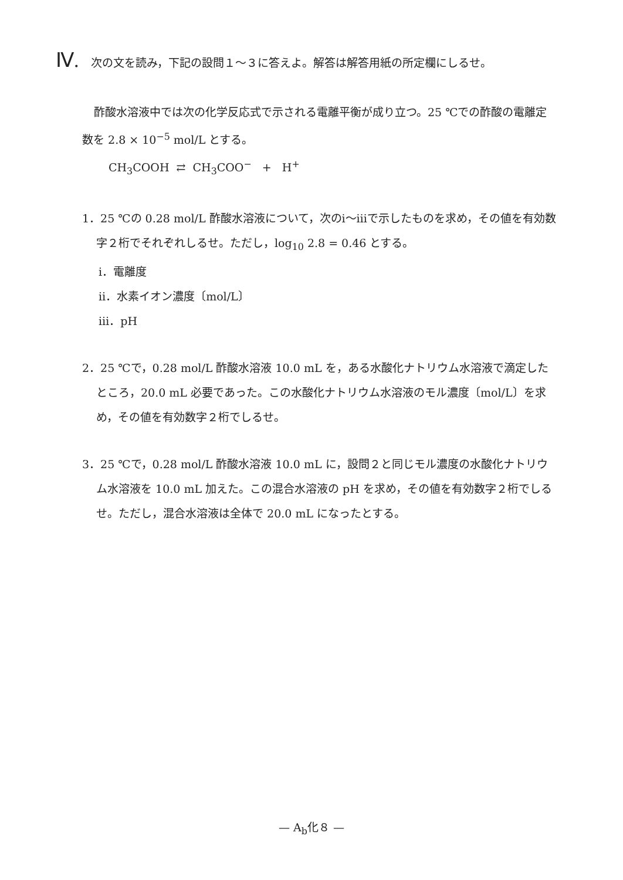Ⅳ. 次の文を読み，下記の設問１～３に答えよ。解答は解答用紙の所定欄にしるせ。
酢酸水溶液中では次の化学反応式で示される電離平衡が成り立つ。25 ℃での酢酸の電離定数を 2.8 × 10<sup>−5</sup> mol/L とする。
CH<sub>3</sub>COOH ⇄ CH<sub>3</sub>COO<sup>−</sup> + H<sup>+</sup>
1．25 ℃の 0.28 mol/L 酢酸水溶液について，次のⅰ～ⅲで示したものを求め，その値を有効数字２桁でそれぞれしるせ。ただし，log<sub>10</sub> 2.8 = 0.46 とする。
ⅰ．電離度
ⅱ．水素イオン濃度〔mol/L〕
ⅲ．pH
2．25 ℃で，0.28 mol/L 酢酸水溶液 10.0 mL を，ある水酸化ナトリウム水溶液で滴定したところ，20.0 mL 必要であった。この水酸化ナトリウム水溶液のモル濃度〔mol/L〕を求め，その値を有効数字２桁でしるせ。
3．25 ℃で，0.28 mol/L 酢酸水溶液 10.0 mL に，設問２と同じモル濃度の水酸化ナトリウム水溶液を 10.0 mL 加えた。この混合水溶液の pH を求め，その値を有効数字２桁でしるせ。ただし，混合水溶液は全体で 20.0 mL になったとする。
— A<sub>b</sub>化８ —